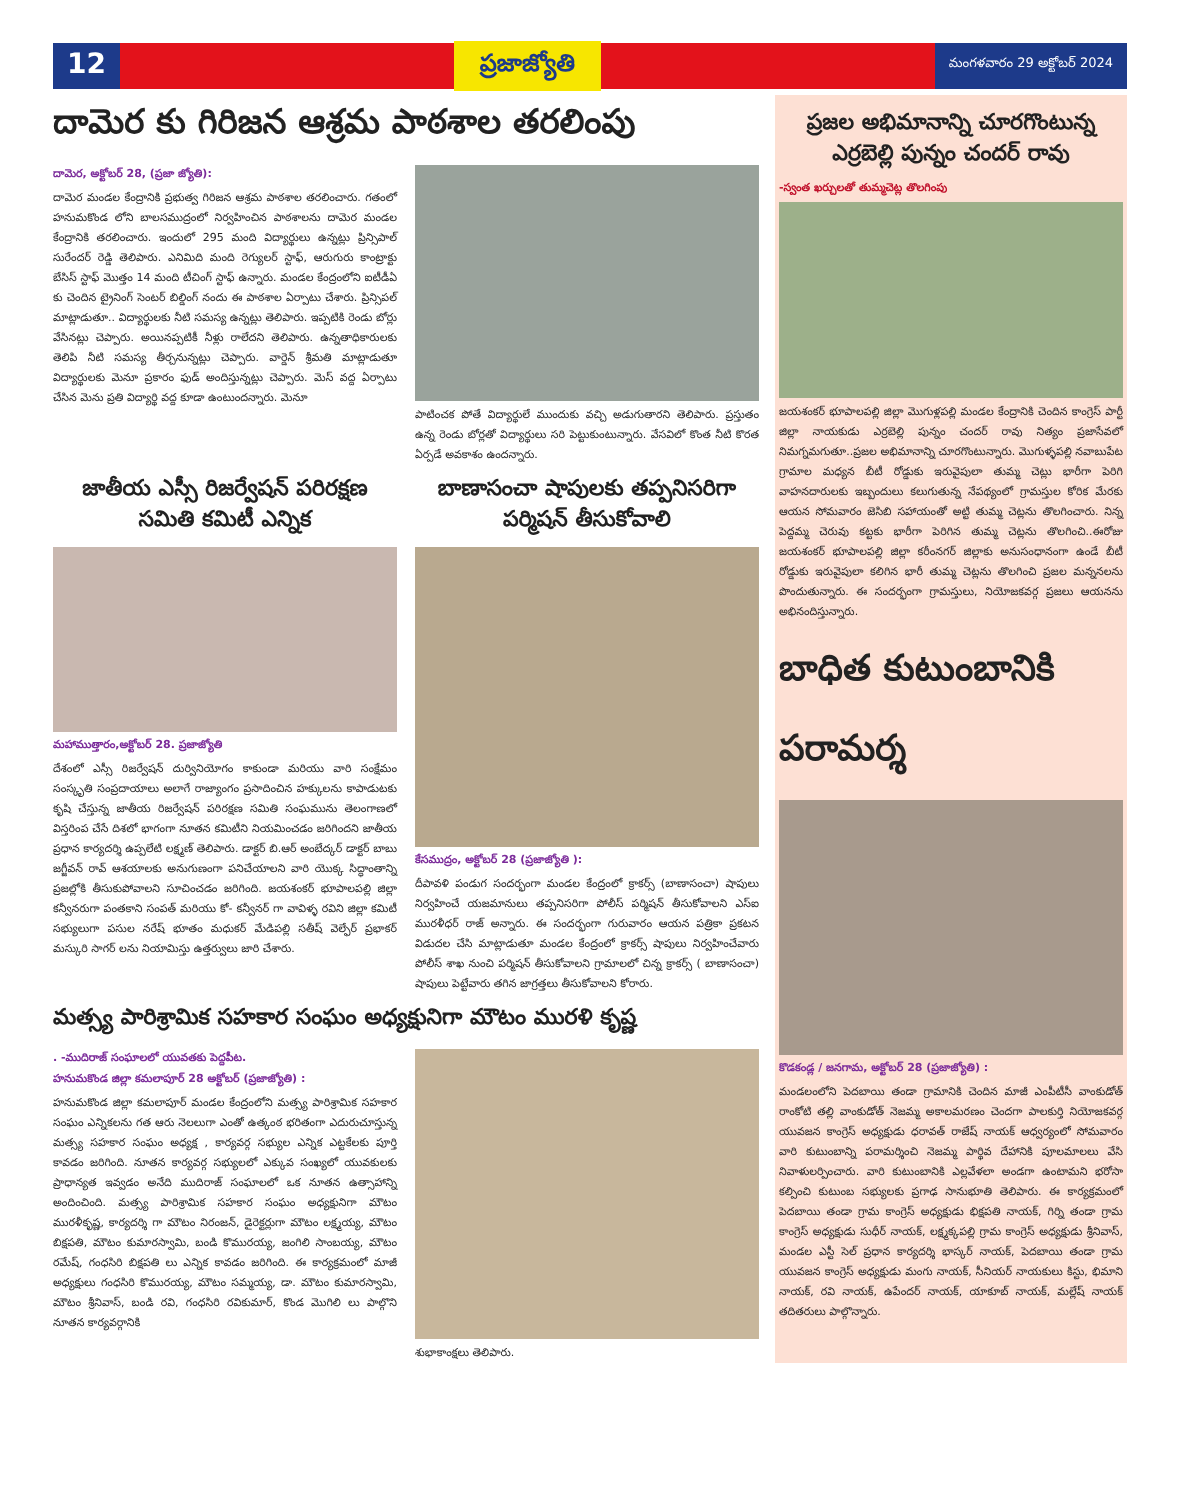12 ప్రజాజ్యోతి మంగళవారం 29 అక్టోబర్ 2024
దామెర కు గిరిజన ఆశ్రమ పాఠశాల తరలింపు
దామెర, అక్టోబర్ 28, (ప్రజా జ్యోతి):
దామెర మండల కేంద్రానికి ప్రభుత్వ గిరిజన ఆశ్రమ పాఠశాల తరలించారు. గతంలో హనుమకొండ లోని బాలసముద్రంలో నిర్వహించిన పాఠశాలను దామెర మండల కేంద్రానికి తరలించారు. ఇందులో 295 మంది విద్యార్థులు ఉన్నట్లు ప్రిన్సిపాల్ సురేందర్ రెడ్డి తెలిపారు. ఎనిమిది మంది రెగ్యులర్ స్టాఫ్, ఆరుగురు కాంట్రాక్టు బేసిస్ స్టాఫ్ మొత్తం 14 మంది టీచింగ్ స్టాఫ్ ఉన్నారు. మండల కేంద్రంలోని ఐటీడీఏ కు చెందిన ట్రైనింగ్ సెంటర్ బిల్డింగ్ నందు ఈ పాఠశాల ఏర్పాటు చేశారు. ప్రిన్సిపల్ మాట్లాడుతూ.. విద్యార్థులకు నీటి సమస్య ఉన్నట్లు తెలిపారు. ఇప్పటికి రెండు బోర్లు వేసినట్లు చెప్పారు. అయినప్పటికీ నీళ్లు రాలేదని తెలిపారు. ఉన్నతాధికారులకు తెలిపి నీటి సమస్య తీర్చనున్నట్లు చెప్పారు. వార్డెన్ శ్రీమతి మాట్లాడుతూ విద్యార్థులకు మెనూ ప్రకారం ఫుడ్ అందిస్తున్నట్లు చెప్పారు. మెస్ వద్ద ఏర్పాటు చేసిన మెను ప్రతి విద్యార్థి వద్ద కూడా ఉంటుందన్నారు. మెనూ
పాటించక పోతే విద్యార్థులే ముందుకు వచ్చి అడుగుతారని తెలిపారు. ప్రస్తుతం ఉన్న రెండు బోర్లతో విద్యార్థులు సరి పెట్టుకుంటున్నారు. వేసవిలో కొంత నీటి కొరత ఏర్పడే అవకాశం ఉందన్నారు.
జాతీయ ఎస్సీ రిజర్వేషన్ పరిరక్షణ సమితి కమిటీ ఎన్నిక
మహాముత్తారం,అక్టోబర్ 28. ప్రజాజ్యోతి
దేశంలో ఎస్సీ రిజర్వేషన్ దుర్వినియోగం కాకుండా మరియు వారి సంక్షేమం సంస్కృతి సంప్రదాయాలు అలాగే రాజ్యాంగం ప్రసాదించిన హక్కులను కాపాడుటకు కృషి చేస్తున్న జాతీయ రిజర్వేషన్ పరిరక్షణ సమితి సంఘమును తెలంగాణలో విస్తరింప చేసే దిశలో భాగంగా నూతన కమిటీని నియమించడం జరిగిందని జాతీయ ప్రధాన కార్యదర్శి ఉప్పలేటి లక్ష్మణ్ తెలిపారు. డాక్టర్ బి.ఆర్ అంబేద్కర్ డాక్టర్ బాబు జగ్జీవన్ రావ్ ఆశయాలకు అనుగుణంగా పనిచేయాలని వారి యొక్క సిద్ధాంతాన్ని ప్రజల్లోకి తీసుకుపోవాలని సూచించడం జరిగింది. జయశంకర్ భూపాలపల్లి జిల్లా కన్వీనరుగా పంతకాని సంపత్ మరియు కో- కన్వీనర్ గా వావిళ్ళ రవిని జిల్లా కమిటీ సభ్యులుగా పసుల నరేష్ భూతం మధుకర్ మేడిపల్లి సతీష్ వెల్ఫేర్ ప్రభాకర్ మస్కురి సాగర్ లను నియామిస్తు ఉత్తర్వులు జారి చేశారు.
బాణాసంచా షాపులకు తప్పనిసరిగా పర్మిషన్ తీసుకోవాలి
కేసముద్రం, అక్టోబర్ 28 (ప్రజాజ్యోతి ):
దీపావళి పండుగ సందర్భంగా మండల కేంద్రంలో క్రాకర్స్ (బాణాసంచా) షాపులు నిర్వహించే యజమానులు తప్పనిసరిగా పోలీస్ పర్మిషన్ తీసుకోవాలని ఎస్ఐ మురళీధర్ రాజ్ అన్నారు. ఈ సందర్భంగా గురువారం ఆయన పత్రికా ప్రకటన విడుదల చేసి మాట్లాడుతూ మండల కేంద్రంలో క్రాకర్స్ షాపులు నిర్వహించేవారు పోలీస్ శాఖ నుంచి పర్మిషన్ తీసుకోవాలని గ్రామాలలో చిన్న క్రాకర్స్ ( బాణాసంచా) షాపులు పెట్టేవారు తగిన జాగ్రత్తలు తీసుకోవాలని కోరారు.
మత్స్య పారిశ్రామిక సహకార సంఘం అధ్యక్షునిగా మౌటం మురళి కృష్ణ
. -ముదిరాజ్ సంఘాలలో యువతకు పెద్దపీట.
హనుమకొండ జిల్లా కమలాపూర్ 28 అక్టోబర్ (ప్రజాజ్యోతి) :
హనుమకొండ జిల్లా కమలాపూర్ మండల కేంద్రంలోని మత్స్య పారిశ్రామిక సహకార సంఘం ఎన్నికలను గత ఆరు నెలలుగా ఎంతో ఉత్కంఠ భరితంగా ఎదురుచూస్తున్న మత్స్య సహకార సంఘం అధ్యక్ష , కార్యవర్గ సభ్యుల ఎన్నిక ఎట్టకేలకు పూర్తి కావడం జరిగింది. నూతన కార్యవర్గ సభ్యులలో ఎక్కువ సంఖ్యలో యువకులకు ప్రాధాన్యత ఇవ్వడం అనేది ముదిరాజ్ సంఘాలలో ఒక నూతన ఉత్సాహాన్ని అందించింది. మత్స్య పారిశ్రామిక సహకార సంఘం అధ్యక్షునిగా మౌటం మురళీకృష్ణ, కార్యదర్శి గా మౌటం నిరంజన్, డైరెక్టర్లుగా మౌటం లక్ష్మయ్య, మౌటం బిక్షపతి, మౌటం కుమారస్వామి, బండి కొమురయ్య, జంగిలి సాంబయ్య, మౌటం రమేష్, గంధసిరి బిక్షపతి లు ఎన్నిక కావడం జరిగింది. ఈ కార్యక్రమంలో మాజీ అధ్యక్షులు గంధసిరి కొమురయ్య, మౌటం సమ్మయ్య, డా. మౌటం కుమారస్వామి, మౌటం శ్రీనివాస్, బండి రవి, గంధసిరి రవికుమార్, కొండ మొగిలి లు పాల్గొని నూతన కార్యవర్గానికి
శుభాకాంక్షలు తెలిపారు.
ప్రజల అభిమానాన్ని చూరగొంటున్న ఎర్రబెల్లి పున్నం చందర్ రావు
-స్వంత ఖర్చులతో తుమ్మచెట్ల తొలగింపు
జయశంకర్ భూపాలపల్లి జిల్లా మొగుళ్లపల్లి మండల కేంద్రానికి చెందిన కాంగ్రెస్ పార్టీ జిల్లా నాయకుడు ఎర్రబెల్లి పున్నం చందర్ రావు నిత్యం ప్రజాసేవలో నిమగ్నమగుతూ..ప్రజల అభిమానాన్ని చూరగొంటున్నారు. మొగుళ్ళపల్లి నవాబుపేట గ్రామాల మధ్యన బీటీ రోడ్డుకు ఇరువైపులా తుమ్మ చెట్లు భారీగా పెరిగి వాహనదారులకు ఇబ్బందులు కలుగుతున్న నేపథ్యంలో గ్రామస్తుల కోరిక మేరకు ఆయన సోమవారం జెసిబి సహాయంతో అట్టి తుమ్మ చెట్లను తొలగించారు. నిన్న పెద్దమ్మ చెరువు కట్టకు భారీగా పెరిగిన తుమ్మ చెట్లను తొలగించి..ఈరోజు జయశంకర్ భూపాలపల్లి జిల్లా కరీంనగర్ జిల్లాకు అనుసంధానంగా ఉండే బీటీ రోడ్డుకు ఇరువైపులా కలిగిన భారీ తుమ్మ చెట్లను తొలగించి ప్రజల మన్ననలను పొందుతున్నారు. ఈ సందర్భంగా గ్రామస్తులు, నియోజకవర్గ ప్రజలు ఆయనను అభినందిస్తున్నారు.
బాధిత కుటుంబానికి పరామర్శ
కొడకండ్ల / జనగామ, అక్టోబర్ 28 (ప్రజాజ్యోతి) :
మండలంలోని పెదబాయి తండా గ్రామానికి చెందిన మాజీ ఎంపీటీసీ వాంకుడోత్ రాంకోటి తల్లి వాంకుడోత్ నెజమ్మ అకాలమరణం చెందగా పాలకుర్తి నియోజకవర్గ యువజన కాంగ్రెస్ అధ్యక్షుడు ధరావత్ రాజేష్ నాయక్ ఆధ్వర్యంలో సోమవారం వారి కుటుంబాన్ని పరామర్శించి నెజమ్మ పార్థివ దేహానికి పూలమాలలు వేసి నివాళులర్పించారు. వారి కుటుంబానికి ఎల్లవేళలా అండగా ఉంటామని భరోసా కల్పించి కుటుంబ సభ్యులకు ప్రగాఢ సానుభూతి తెలిపారు. ఈ కార్యక్రమంలో పెదబాయి తండా గ్రామ కాంగ్రెస్ అధ్యక్షుడు భిక్షపతి నాయక్, గిర్ని తండా గ్రామ కాంగ్రెస్ అధ్యక్షుడు సుధీర్ నాయక్, లక్ష్మక్కపల్లి గ్రామ కాంగ్రెస్ అధ్యక్షుడు శ్రీనివాస్, మండల ఎస్టీ సెల్ ప్రధాన కార్యదర్శి భాస్కర్ నాయక్, పెదబాయి తండా గ్రామ యువజన కాంగ్రెస్ అధ్యక్షుడు మంగు నాయక్, సీనియర్ నాయకులు కిస్టు, భిమాని నాయక్, రవి నాయక్, ఉపేందర్ నాయక్, యాకూబ్ నాయక్, మల్లేష్ నాయక్ తదితరులు పాల్గొన్నారు.